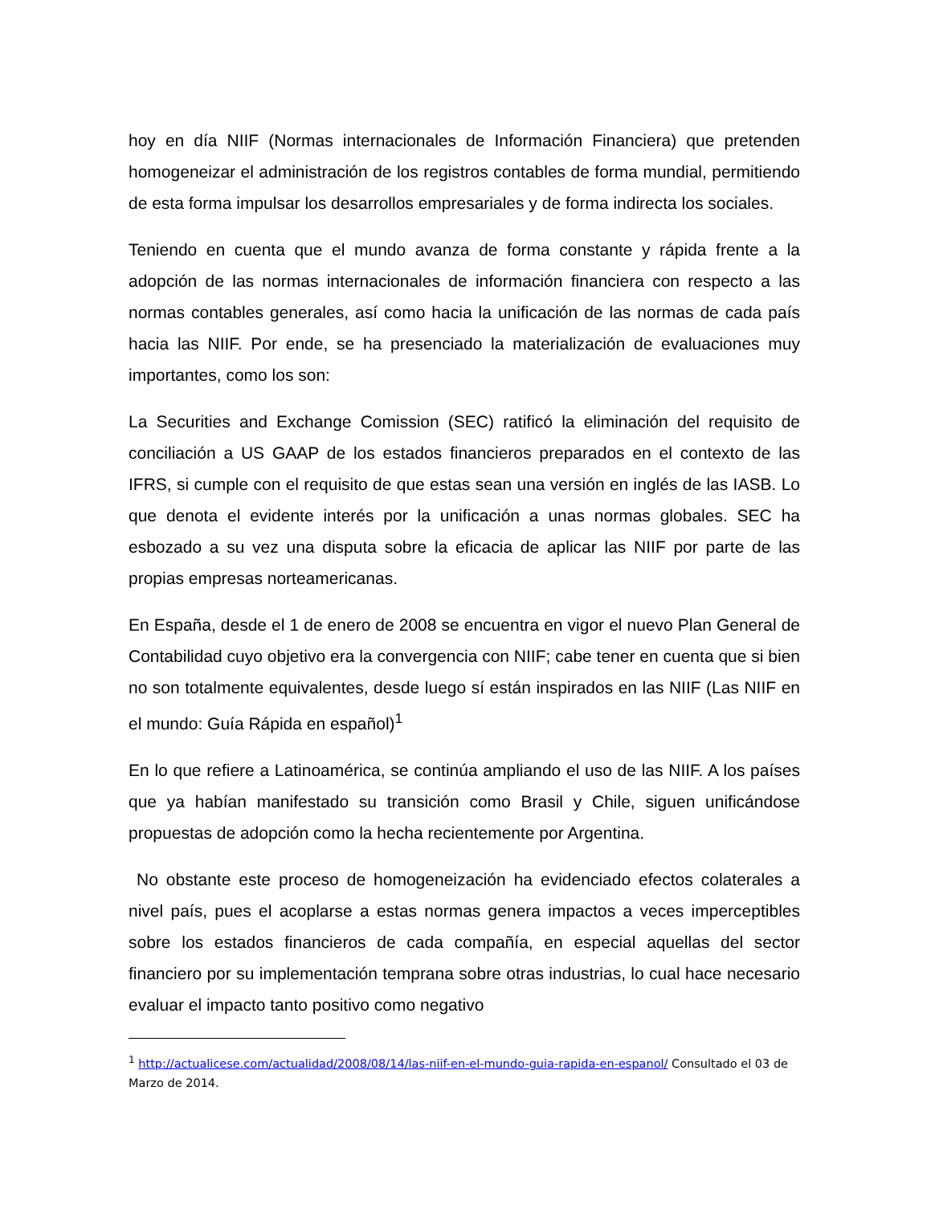hoy en día NIIF (Normas internacionales de Información Financiera) que pretenden homogeneizar el administración de los registros contables de forma mundial, permitiendo de esta forma impulsar los desarrollos empresariales y de forma indirecta los sociales.
Teniendo en cuenta que el mundo avanza de forma constante y rápida frente a la adopción de las normas internacionales de información financiera con respecto a las normas contables generales, así como hacia la unificación de las normas de cada país hacia las NIIF. Por ende, se ha presenciado la materialización de evaluaciones muy importantes, como los son:
La Securities and Exchange Comission (SEC) ratificó la eliminación del requisito de conciliación a US GAAP de los estados financieros preparados en el contexto de las IFRS, si cumple con el requisito de que estas sean una versión en inglés de las IASB. Lo que denota el evidente interés por la unificación a unas normas globales. SEC ha esbozado a su vez una disputa sobre la eficacia de aplicar las NIIF por parte de las propias empresas norteamericanas.
En España, desde el 1 de enero de 2008 se encuentra en vigor el nuevo Plan General de Contabilidad cuyo objetivo era la convergencia con NIIF; cabe tener en cuenta que si bien no son totalmente equivalentes, desde luego sí están inspirados en las NIIF (Las NIIF en el mundo: Guía Rápida en español)<sup>1</sup>
En lo que refiere a Latinoamérica, se continúa ampliando el uso de las NIIF. A los países que ya habían manifestado su transición como Brasil y Chile, siguen unificándose propuestas de adopción como la hecha recientemente por Argentina.
No obstante este proceso de homogeneización ha evidenciado efectos colaterales a nivel país, pues el acoplarse a estas normas genera impactos a veces imperceptibles sobre los estados financieros de cada compañía, en especial aquellas del sector financiero por su implementación temprana sobre otras industrias, lo cual hace necesario evaluar el impacto tanto positivo como negativo
<sup>1</sup> http://actualicese.com/actualidad/2008/08/14/las-niif-en-el-mundo-guia-rapida-en-espanol/ Consultado el 03 de Marzo de 2014.